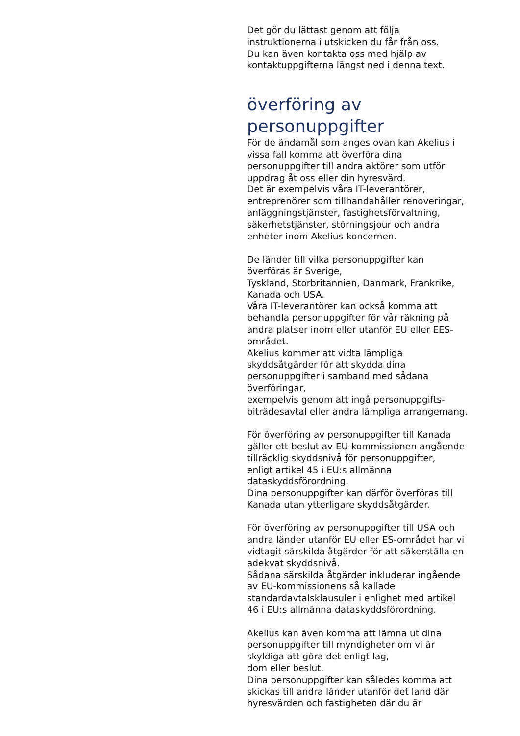Det gör du lättast genom att följa
instruktionerna i utskicken du får från oss.
Du kan även kontakta oss med hjälp av
kontaktuppgifterna längst ned i denna text.
överföring av
personuppgifter
För de ändamål som anges ovan kan Akelius i
vissa fall komma att överföra dina
personuppgifter till andra aktörer som utför
uppdrag åt oss eller din hyresvärd.
Det är exempelvis våra IT-leverantörer,
entreprenörer som tillhandahåller renoveringar,
anläggningstjänster, fastighetsförvaltning,
säkerhetstjänster, störningsjour och andra
enheter inom Akelius-koncernen.
De länder till vilka personuppgifter kan
överföras är Sverige,
Tyskland, Storbritannien, Danmark, Frankrike,
Kanada och USA.
Våra IT-leverantörer kan också komma att
behandla personuppgifter för vår räkning på
andra platser inom eller utanför EU eller EES-
området.
Akelius kommer att vidta lämpliga
skyddsåtgärder för att skydda dina
personuppgifter i samband med sådana
överföringar,
exempelvis genom att ingå personuppgifts-
biträdesavtal eller andra lämpliga arrangemang.
För överföring av personuppgifter till Kanada
gäller ett beslut av EU-kommissionen angående
tillräcklig skyddsnivå för personuppgifter,
enligt artikel 45 i EU:s allmänna
dataskyddsförordning.
Dina personuppgifter kan därför överföras till
Kanada utan ytterligare skyddsåtgärder.
För överföring av personuppgifter till USA och
andra länder utanför EU eller ES-området har vi
vidtagit särskilda åtgärder för att säkerställa en
adekvat skyddsnivå.
Sådana särskilda åtgärder inkluderar ingående
av EU-kommissionens så kallade
standardavtalsklausuler i enlighet med artikel
46 i EU:s allmänna dataskyddsförordning.
Akelius kan även komma att lämna ut dina
personuppgifter till myndigheter om vi är
skyldiga att göra det enligt lag,
dom eller beslut.
Dina personuppgifter kan således komma att
skickas till andra länder utanför det land där
hyresvärden och fastigheten där du är